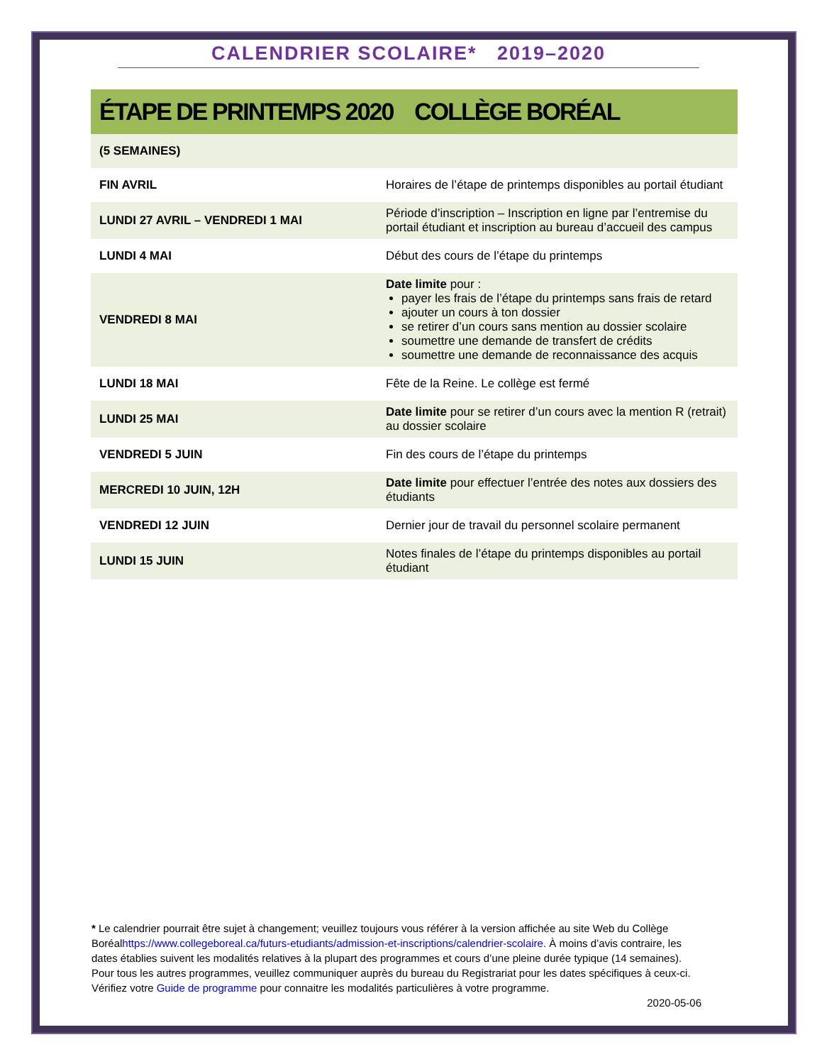CALENDRIER SCOLAIRE* 2019–2020
ÉTAPE DE PRINTEMPS 2020 COLLÈGE BORÉAL
| (5 SEMAINES) | |
| FIN AVRIL | Horaires de l’étape de printemps disponibles au portail étudiant |
| LUNDI 27 AVRIL – VENDREDI 1 MAI | Période d’inscription – Inscription en ligne par l’entremise du portail étudiant et inscription au bureau d’accueil des campus |
| LUNDI 4 MAI | Début des cours de l’étape du printemps |
| VENDREDI 8 MAI | Date limite pour : payer les frais de l’étape du printemps sans frais de retard ajouter un cours à ton dossier se retirer d’un cours sans mention au dossier scolaire soumettre une demande de transfert de crédits soumettre une demande de reconnaissance des acquis |
| LUNDI 18 MAI | Fête de la Reine. Le collège est fermé |
| LUNDI 25 MAI | Date limite pour se retirer d’un cours avec la mention R (retrait) au dossier scolaire |
| VENDREDI 5 JUIN | Fin des cours de l’étape du printemps |
| MERCREDI 10 JUIN, 12H | Date limite pour effectuer l’entrée des notes aux dossiers des étudiants |
| VENDREDI 12 JUIN | Dernier jour de travail du personnel scolaire permanent |
| LUNDI 15 JUIN | Notes finales de l’étape du printemps disponibles au portail étudiant |
* Le calendrier pourrait être sujet à changement; veuillez toujours vous référer à la version affichée au site Web du Collège Boréalhttps://www.collegeboreal.ca/futurs-etudiants/admission-et-inscriptions/calendrier-scolaire. À moins d’avis contraire, les dates établies suivent les modalités relatives à la plupart des programmes et cours d’une pleine durée typique (14 semaines). Pour tous les autres programmes, veuillez communiquer auprès du bureau du Registrariat pour les dates spécifiques à ceux-ci. Vérifiez votre Guide de programme pour connaitre les modalités particulières à votre programme.
2020-05-06